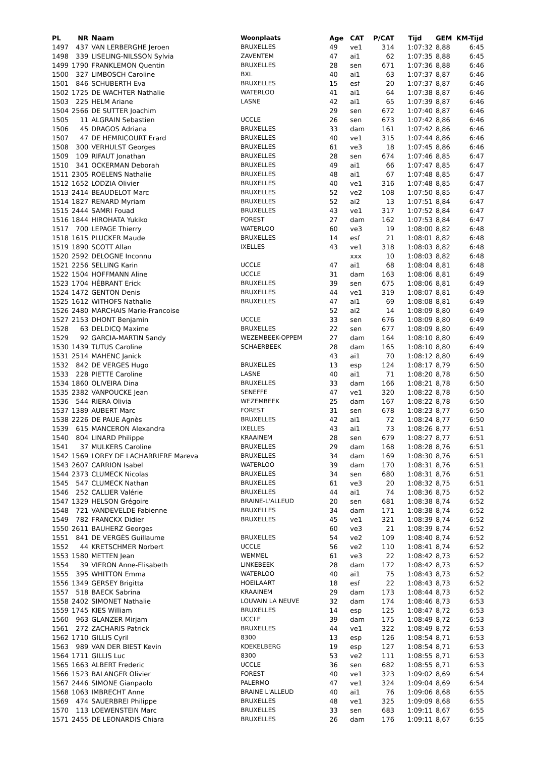| PL | NR | Naam | Woonplaats | Age | CAT | P/CAT | Tijd | GEM | KM-Tijd |
| --- | --- | --- | --- | --- | --- | --- | --- | --- | --- |
| 1497 | 437 | VAN LERBERGHE Jeroen | BRUXELLES | 49 | ve1 | 314 | 1:07:32 | 8,88 | 6:45 |
| 1498 | 339 | LISELING-NILSSON Sylvia | ZAVENTEM | 47 | ai1 | 62 | 1:07:35 | 8,88 | 6:45 |
| 1499 | 1790 | FRANKLEMON Quentin | BRUXELLES | 28 | sen | 671 | 1:07:36 | 8,88 | 6:46 |
| 1500 | 327 | LIMBOSCH Caroline | BXL | 40 | ai1 | 63 | 1:07:37 | 8,87 | 6:46 |
| 1501 | 846 | SCHUBERTH Eva | BRUXELLES | 15 | esf | 20 | 1:07:37 | 8,87 | 6:46 |
| 1502 | 1725 | DE WACHTER Nathalie | WATERLOO | 41 | ai1 | 64 | 1:07:38 | 8,87 | 6:46 |
| 1503 | 225 | HELM Ariane | LASNE | 42 | ai1 | 65 | 1:07:39 | 8,87 | 6:46 |
| 1504 | 2566 | DE SUTTER Joachim | | 29 | sen | 672 | 1:07:40 | 8,87 | 6:46 |
| 1505 | 11 | ALGRAIN Sebastien | UCCLE | 26 | sen | 673 | 1:07:42 | 8,86 | 6:46 |
| 1506 | 45 | DRAGOS Adriana | BRUXELLES | 33 | dam | 161 | 1:07:42 | 8,86 | 6:46 |
| 1507 | 47 | DE HEMRICOURT Erard | BRUXELLES | 40 | ve1 | 315 | 1:07:44 | 8,86 | 6:46 |
| 1508 | 300 | VERHULST Georges | BRUXELLES | 61 | ve3 | 18 | 1:07:45 | 8,86 | 6:46 |
| 1509 | 109 | RIFAUT Jonathan | BRUXELLES | 28 | sen | 674 | 1:07:46 | 8,85 | 6:47 |
| 1510 | 341 | OCKERMAN Deborah | BRUXELLES | 49 | ai1 | 66 | 1:07:47 | 8,85 | 6:47 |
| 1511 | 2305 | ROELENS Nathalie | BRUXELLES | 48 | ai1 | 67 | 1:07:48 | 8,85 | 6:47 |
| 1512 | 1652 | LODZIA Olivier | BRUXELLES | 40 | ve1 | 316 | 1:07:48 | 8,85 | 6:47 |
| 1513 | 2414 | BEAUDELOT Marc | BRUXELLES | 52 | ve2 | 108 | 1:07:50 | 8,85 | 6:47 |
| 1514 | 1827 | RENARD Myriam | BRUXELLES | 52 | ai2 | 13 | 1:07:51 | 8,84 | 6:47 |
| 1515 | 2444 | SAMRI Fouad | BRUXELLES | 43 | ve1 | 317 | 1:07:52 | 8,84 | 6:47 |
| 1516 | 1844 | HIROHATA Yukiko | FOREST | 27 | dam | 162 | 1:07:53 | 8,84 | 6:47 |
| 1517 | 700 | LEPAGE Thierry | WATERLOO | 60 | ve3 | 19 | 1:08:00 | 8,82 | 6:48 |
| 1518 | 1615 | PLUCKER Maude | BRUXELLES | 14 | esf | 21 | 1:08:01 | 8,82 | 6:48 |
| 1519 | 1890 | SCOTT Allan | IXELLES | 43 | ve1 | 318 | 1:08:03 | 8,82 | 6:48 |
| 1520 | 2592 | DELOGNE Inconnu | | | xxx | 10 | 1:08:03 | 8,82 | 6:48 |
| 1521 | 2256 | SELLING Karin | UCCLE | 47 | ai1 | 68 | 1:08:04 | 8,81 | 6:48 |
| 1522 | 1504 | HOFFMANN Aline | UCCLE | 31 | dam | 163 | 1:08:06 | 8,81 | 6:49 |
| 1523 | 1704 | HÉBRANT Erick | BRUXELLES | 39 | sen | 675 | 1:08:06 | 8,81 | 6:49 |
| 1524 | 1472 | GENTON Denis | BRUXELLES | 44 | ve1 | 319 | 1:08:07 | 8,81 | 6:49 |
| 1525 | 1612 | WITHOFS Nathalie | BRUXELLES | 47 | ai1 | 69 | 1:08:08 | 8,81 | 6:49 |
| 1526 | 2480 | MARCHAIS Marie-Francoise | | 52 | ai2 | 14 | 1:08:09 | 8,80 | 6:49 |
| 1527 | 2153 | DHONT Benjamin | UCCLE | 33 | sen | 676 | 1:08:09 | 8,80 | 6:49 |
| 1528 | 63 | DELDICQ Maxime | BRUXELLES | 22 | sen | 677 | 1:08:09 | 8,80 | 6:49 |
| 1529 | 92 | GARCIA-MARTIN Sandy | WEZEMBEEK-OPPEM | 27 | dam | 164 | 1:08:10 | 8,80 | 6:49 |
| 1530 | 1439 | TUTUS Caroline | SCHAERBEEK | 28 | dam | 165 | 1:08:10 | 8,80 | 6:49 |
| 1531 | 2514 | MAHENC Janick | | 43 | ai1 | 70 | 1:08:12 | 8,80 | 6:49 |
| 1532 | 842 | DE VERGES Hugo | BRUXELLES | 13 | esp | 124 | 1:08:17 | 8,79 | 6:50 |
| 1533 | 228 | PIETTE Caroline | LASNE | 40 | ai1 | 71 | 1:08:20 | 8,78 | 6:50 |
| 1534 | 1860 | OLIVEIRA Dina | BRUXELLES | 33 | dam | 166 | 1:08:21 | 8,78 | 6:50 |
| 1535 | 2382 | VANPOUCKE Jean | SENEFFE | 47 | ve1 | 320 | 1:08:22 | 8,78 | 6:50 |
| 1536 | 544 | RIERA Olivia | WEZEMBEEK | 25 | dam | 167 | 1:08:22 | 8,78 | 6:50 |
| 1537 | 1389 | AUBERT Marc | FOREST | 31 | sen | 678 | 1:08:23 | 8,77 | 6:50 |
| 1538 | 2226 | DE PAUE Agnès | BRUXELLES | 42 | ai1 | 72 | 1:08:24 | 8,77 | 6:50 |
| 1539 | 615 | MANCERON Alexandra | IXELLES | 43 | ai1 | 73 | 1:08:26 | 8,77 | 6:51 |
| 1540 | 804 | LINARD Philippe | KRAAINEM | 28 | sen | 679 | 1:08:27 | 8,77 | 6:51 |
| 1541 | 37 | MULKERS Caroline | BRUXELLES | 29 | dam | 168 | 1:08:28 | 8,76 | 6:51 |
| 1542 | 1569 | LOREY DE LACHARRIERE Mareva | BRUXELLES | 34 | dam | 169 | 1:08:30 | 8,76 | 6:51 |
| 1543 | 2607 | CARRION Isabel | WATERLOO | 39 | dam | 170 | 1:08:31 | 8,76 | 6:51 |
| 1544 | 2373 | CLUMECK Nicolas | BRUXELLES | 34 | sen | 680 | 1:08:31 | 8,76 | 6:51 |
| 1545 | 547 | CLUMECK Nathan | BRUXELLES | 61 | ve3 | 20 | 1:08:32 | 8,75 | 6:51 |
| 1546 | 252 | CALLIER Valérie | BRUXELLES | 44 | ai1 | 74 | 1:08:36 | 8,75 | 6:52 |
| 1547 | 1329 | HELSON Grégoire | BRAINE-L'ALLEUD | 20 | sen | 681 | 1:08:38 | 8,74 | 6:52 |
| 1548 | 721 | VANDEVELDE Fabienne | BRUXELLES | 34 | dam | 171 | 1:08:38 | 8,74 | 6:52 |
| 1549 | 782 | FRANCKX Didier | BRUXELLES | 45 | ve1 | 321 | 1:08:39 | 8,74 | 6:52 |
| 1550 | 2611 | BAUHERZ Georges | | 60 | ve3 | 21 | 1:08:39 | 8,74 | 6:52 |
| 1551 | 841 | DE VERGÈS Guillaume | BRUXELLES | 54 | ve2 | 109 | 1:08:40 | 8,74 | 6:52 |
| 1552 | 44 | KRETSCHMER Norbert | UCCLE | 56 | ve2 | 110 | 1:08:41 | 8,74 | 6:52 |
| 1553 | 1580 | METTEN Jean | WEMMEL | 61 | ve3 | 22 | 1:08:42 | 8,73 | 6:52 |
| 1554 | 39 | VIERON Anne-Elisabeth | LINKEBEEK | 28 | dam | 172 | 1:08:42 | 8,73 | 6:52 |
| 1555 | 395 | WHITTON Emma | WATERLOO | 40 | ai1 | 75 | 1:08:43 | 8,73 | 6:52 |
| 1556 | 1349 | GERSEY Brigitta | HOEILAART | 18 | esf | 22 | 1:08:43 | 8,73 | 6:52 |
| 1557 | 518 | BAECK Sabrina | KRAAINEM | 29 | dam | 173 | 1:08:44 | 8,73 | 6:52 |
| 1558 | 2402 | SIMONET Nathalie | LOUVAIN LA NEUVE | 32 | dam | 174 | 1:08:46 | 8,73 | 6:53 |
| 1559 | 1745 | KIES William | BRUXELLES | 14 | esp | 125 | 1:08:47 | 8,72 | 6:53 |
| 1560 | 963 | GLANZER Mirjam | UCCLE | 39 | dam | 175 | 1:08:49 | 8,72 | 6:53 |
| 1561 | 272 | ZACHARIS Patrick | BRUXELLES | 44 | ve1 | 322 | 1:08:49 | 8,72 | 6:53 |
| 1562 | 1710 | GILLIS Cyril | 8300 | 13 | esp | 126 | 1:08:54 | 8,71 | 6:53 |
| 1563 | 989 | VAN DER BIEST Kevin | KOEKELBERG | 19 | esp | 127 | 1:08:54 | 8,71 | 6:53 |
| 1564 | 1711 | GILLIS Luc | 8300 | 53 | ve2 | 111 | 1:08:55 | 8,71 | 6:53 |
| 1565 | 1663 | ALBERT Frederic | UCCLE | 36 | sen | 682 | 1:08:55 | 8,71 | 6:53 |
| 1566 | 1523 | BALANGER Olivier | FOREST | 40 | ve1 | 323 | 1:09:02 | 8,69 | 6:54 |
| 1567 | 2446 | SIMONE Gianpaolo | PALERMO | 47 | ve1 | 324 | 1:09:04 | 8,69 | 6:54 |
| 1568 | 1063 | IMBRECHT Anne | BRAINE L'ALLEUD | 40 | ai1 | 76 | 1:09:06 | 8,68 | 6:55 |
| 1569 | 474 | SAUERBREI Philippe | BRUXELLES | 48 | ve1 | 325 | 1:09:09 | 8,68 | 6:55 |
| 1570 | 113 | LOEWENSTEIN Marc | BRUXELLES | 33 | sen | 683 | 1:09:11 | 8,67 | 6:55 |
| 1571 | 2455 | DE LEONARDIS Chiara | BRUXELLES | 26 | dam | 176 | 1:09:11 | 8,67 | 6:55 |